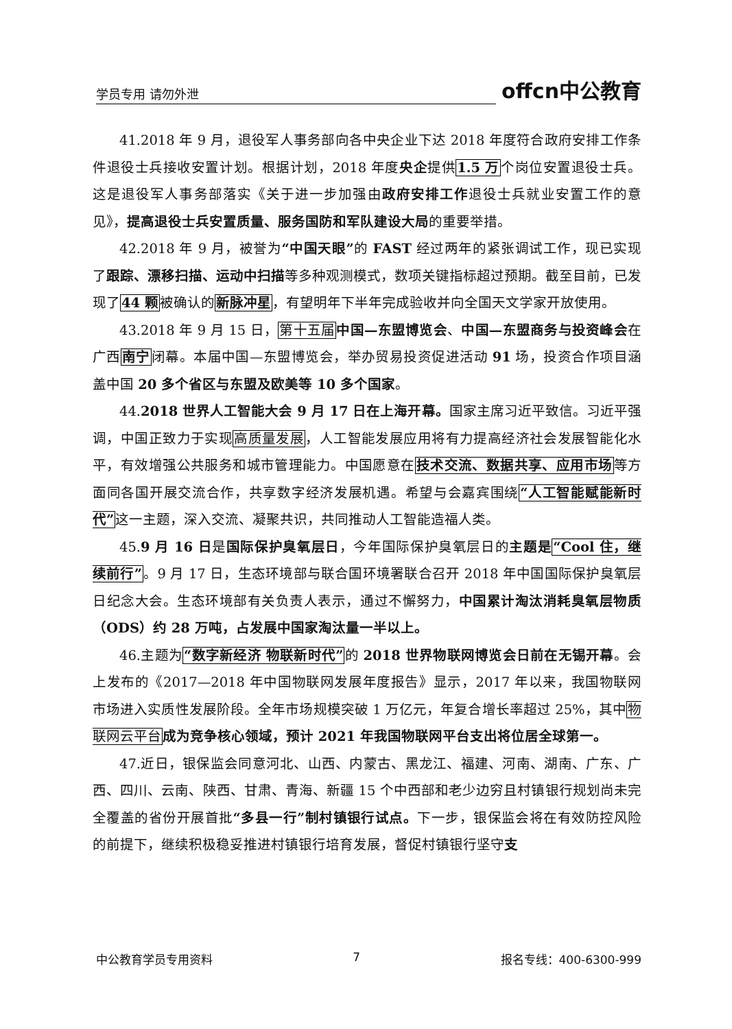学员专用 请勿外泄 offcn中公教育
41.2018 年 9 月，退役军人事务部向各中央企业下达 2018 年度符合政府安排工作条件退役士兵接收安置计划。根据计划，2018 年度央企提供1.5 万个岗位安置退役士兵。这是退役军人事务部落实《关于进一步加强由政府安排工作退役士兵就业安置工作的意见》，提高退役士兵安置质量、服务国防和军队建设大局的重要举措。
42.2018 年 9 月，被誉为“中国天眼”的 FAST 经过两年的紧张调试工作，现已实现了跟踪、漂移扫描、运动中扫描等多种观测模式，数项关键指标超过预期。截至目前，已发现了44 颗被确认的新脉冲星，有望明年下半年完成验收并向全国天文学家开放使用。
43.2018 年 9 月 15 日，第十五届 中国—东盟博览会、中国—东盟商务与投资峰会在广西南宁闭幕。本届中国—东盟博览会，举办贸易投资促进活动 91 场，投资合作项目涵盖中国 20 多个省区与东盟及欧美等 10 多个国家。
44.2018 世界人工智能大会 9 月 17 日在上海开幕。国家主席习近平致信。习近平强调，中国正致力于实现高质量发展，人工智能发展应用将有力提高经济社会发展智能化水平，有效增强公共服务和城市管理能力。中国愿意在技术交流、数据共享、应用市场等方面同各国开展交流合作，共享数字经济发展机遇。希望与会嘉宾围绕“人工智能赋能新时代”这一主题，深入交流、凝聚共识，共同推动人工智能造福人类。
45.9 月 16 日是国际保护臭氧层日，今年国际保护臭氧层日的主题是“Cool 住，继续前行”。9 月 17 日，生态环境部与联合国环境署联合召开 2018 年中国国际保护臭氧层日纪念大会。生态环境部有关负责人表示，通过不懈努力，中国累计淘汰消耗臭氧层物质（ODS）约 28 万吨，占发展中国家淘汰量一半以上。
46.主题为“数字新经济 物联新时代”的 2018 世界物联网博览会日前在无锡开幕。会上发布的《2017—2018 年中国物联网发展年度报告》显示，2017 年以来，我国物联网市场进入实质性发展阶段。全年市场规模突破 1 万亿元，年复合增长率超过 25%，其中物联网云平台 成为竞争核心领域，预计 2021 年我国物联网平台支出将位居全球第一。
47.近日，银保监会同意河北、山西、内蒙古、黑龙江、福建、河南、湖南、广东、广西、四川、云南、陕西、甘肃、青海、新疆 15 个中西部和老少边穷且村镇银行规划尚未完全覆盖的省份开展首批“多县一行”制村镇银行试点。下一步，银保监会将在有效防控风险的前提下，继续积极稳妥推进村镇银行培育发展，督促村镇银行坚守支
中公教育学员专用资料 7 报名专线：400-6300-999